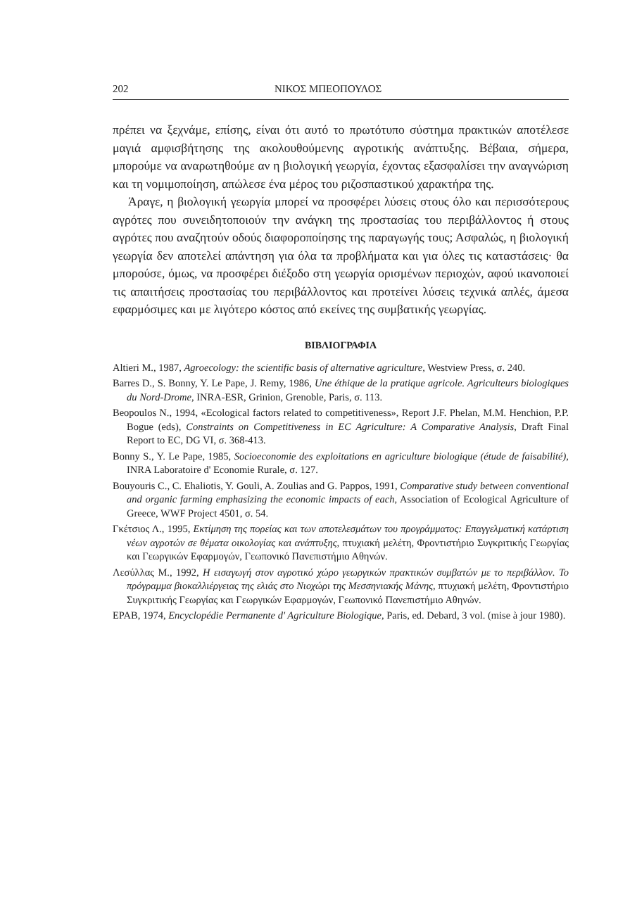202 ΝΙΚΟΣ ΜΠΕΟΠΟΥΛΟΣ
πρέπει να ξεχνάμε, επίσης, είναι ότι αυτό το πρωτότυπο σύστημα πρακτικών αποτέλεσε μαγιά αμφισβήτησης της ακολουθούμενης αγροτικής ανάπτυξης. Βέβαια, σήμερα, μπορούμε να αναρωτηθούμε αν η βιολογική γεωργία, έχοντας εξασφαλίσει την αναγνώριση και τη νομιμοποίηση, απώλεσε ένα μέρος του ριζοσπαστικού χαρακτήρα της.
Άραγε, η βιολογική γεωργία μπορεί να προσφέρει λύσεις στους όλο και περισσότερους αγρότες που συνειδητοποιούν την ανάγκη της προστασίας του περιβάλλοντος ή στους αγρότες που αναζητούν οδούς διαφοροποίησης της παραγωγής τους; Ασφαλώς, η βιολογική γεωργία δεν αποτελεί απάντηση για όλα τα προβλήματα και για όλες τις καταστάσεις· θα μπορούσε, όμως, να προσφέρει διέξοδο στη γεωργία ορισμένων περιοχών, αφού ικανοποιεί τις απαιτήσεις προστασίας του περιβάλλοντος και προτείνει λύσεις τεχνικά απλές, άμεσα εφαρμόσιμες και με λιγότερο κόστος από εκείνες της συμβατικής γεωργίας.
ΒΙΒΛΙΟΓΡΑΦΙΑ
Altieri M., 1987, Agroecology: the scientific basis of alternative agriculture, Westview Press, σ. 240.
Barres D., S. Bonny, Y. Le Pape, J. Remy, 1986, Une éthique de la pratique agricole. Agriculteurs biologiques du Nord-Drome, INRA-ESR, Grinion, Grenoble, Paris, σ. 113.
Beopoulos N., 1994, «Ecological factors related to competitiveness», Report J.F. Phelan, M.M. Henchion, P.P. Bogue (eds), Constraints on Competitiveness in EC Agriculture: A Comparative Analysis, Draft Final Report to EC, DG VI, σ. 368-413.
Bonny S., Y. Le Pape, 1985, Socioeconomie des exploitations en agriculture biologique (étude de faisabilité), INRA Laboratoire d' Economie Rurale, σ. 127.
Bouyouris C., C. Ehaliotis, Y. Gouli, A. Zoulias and G. Pappos, 1991, Comparative study between conventional and organic farming emphasizing the economic impacts of each, Association of Ecological Agriculture of Greece, WWF Project 4501, σ. 54.
Γκέτσιος Λ., 1995, Εκτίμηση της πορείας και των αποτελεσμάτων του προγράμματος: Επαγγελματική κατάρτιση νέων αγροτών σε θέματα οικολογίας και ανάπτυξης, πτυχιακή μελέτη, Φροντιστήριο Συγκριτικής Γεωργίας και Γεωργικών Εφαρμογών, Γεωπονικό Πανεπιστήμιο Αθηνών.
Λεσύλλας Μ., 1992, Η εισαγωγή στον αγροτικό χώρο γεωργικών πρακτικών συμβατών με το περιβάλλον. Το πρόγραμμα βιοκαλλιέργειας της ελιάς στο Νιοχώρι της Μεσσηνιακής Μάνης, πτυχιακή μελέτη, Φροντιστήριο Συγκριτικής Γεωργίας και Γεωργικών Εφαρμογών, Γεωπονικό Πανεπιστήμιο Αθηνών.
EPAB, 1974, Encyclopédie Permanente d' Agriculture Biologique, Paris, ed. Debard, 3 vol. (mise à jour 1980).